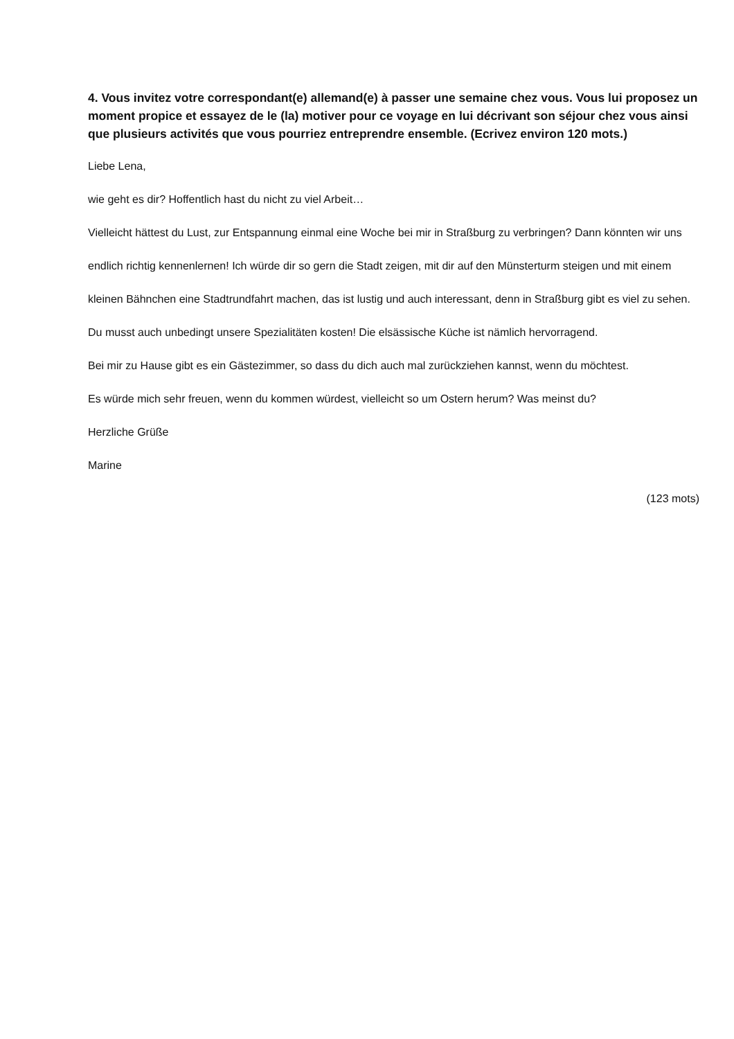4. Vous invitez votre correspondant(e) allemand(e) à passer une semaine chez vous. Vous lui proposez un moment propice et essayez de le (la) motiver pour ce voyage en lui décrivant son séjour chez vous ainsi que plusieurs activités que vous pourriez entreprendre ensemble. (Ecrivez environ 120 mots.)
Liebe Lena,
wie geht es dir? Hoffentlich hast du nicht zu viel Arbeit…
Vielleicht hättest du Lust, zur Entspannung einmal eine Woche bei mir in Straßburg zu verbringen? Dann könnten wir uns endlich richtig kennenlernen! Ich würde dir so gern die Stadt zeigen, mit dir auf den Münsterturm steigen und mit einem kleinen Bähnchen eine Stadtrundfahrt machen, das ist lustig und auch interessant, denn in Straßburg gibt es viel zu sehen. Du musst auch unbedingt unsere Spezialitäten kosten! Die elsässische Küche ist nämlich hervorragend.
Bei mir zu Hause gibt es ein Gästezimmer, so dass du dich auch mal zurückziehen kannst, wenn du möchtest.
Es würde mich sehr freuen, wenn du kommen würdest, vielleicht so um Ostern herum? Was meinst du?
Herzliche Grüße
Marine
(123 mots)